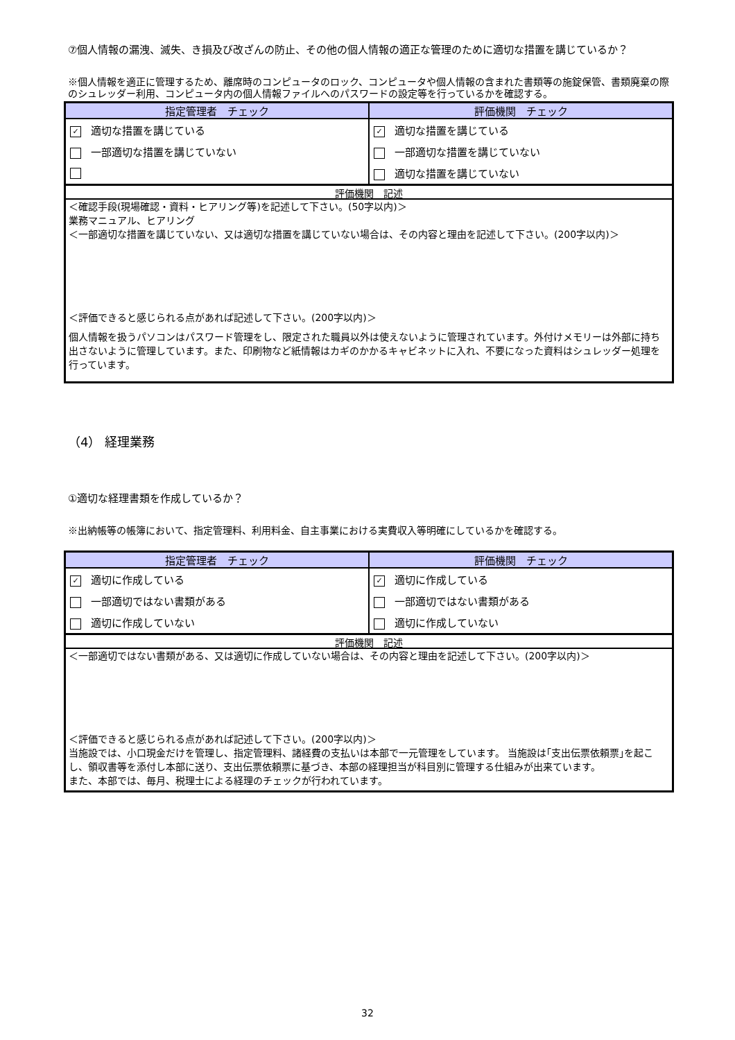⑦個人情報の漏洩、滅失、き損及び改ざんの防止、その他の個人情報の適正な管理のために適切な措置を講じているか？
※個人情報を適正に管理するため、離席時のコンピュータのロック、コンピュータや個人情報の含まれた書類等の施錠保管、書類廃棄の際のシュレッダー利用、コンピュータ内の個人情報ファイルへのパスワードの設定等を行っているかを確認する。
| 指定管理者 チェック | 評価機関 チェック |
| --- | --- |
| ✓ 適切な措置を講じている | ✓ 適切な措置を講じている |
| 一部適切な措置を講じていない | 一部適切な措置を講じていない |
| | 適切な措置を講じていない |
評価機関　記述
＜確認手段(現場確認・資料・ヒアリング等)を記述して下さい。(50字以内)＞
業務マニュアル、ヒアリング
＜一部適切な措置を講じていない、又は適切な措置を講じていない場合は、その内容と理由を記述して下さい。(200字以内)＞
＜評価できると感じられる点があれば記述して下さい。(200字以内)＞
個人情報を扱うパソコンはパスワード管理をし、限定された職員以外は使えないように管理されています。外付けメモリーは外部に持ち出さないように管理しています。また、印刷物など紙情報はカギのかかるキャビネットに入れ、不要になった資料はシュレッダー処理を行っています。
（4） 経理業務
①適切な経理書類を作成しているか？
※出納帳等の帳簿において、指定管理料、利用料金、自主事業における実費収入等明確にしているかを確認する。
| 指定管理者 チェック | 評価機関 チェック |
| --- | --- |
| ✓ 適切に作成している | ✓ 適切に作成している |
| 一部適切ではない書類がある | 一部適切ではない書類がある |
| 適切に作成していない | 適切に作成していない |
評価機関　記述
＜一部適切ではない書類がある、又は適切に作成していない場合は、その内容と理由を記述して下さい。(200字以内)＞
＜評価できると感じられる点があれば記述して下さい。(200字以内)＞
当施設では、小口現金だけを管理し、指定管理料、諸経費の支払いは本部で一元管理をしています。 当施設は｢支出伝票依頼票｣を起こし、領収書等を添付し本部に送り、支出伝票依頼票に基づき、本部の経理担当が科目別に管理する仕組みが出来ています。
また、本部では、毎月、税理士による経理のチェックが行われています。
32